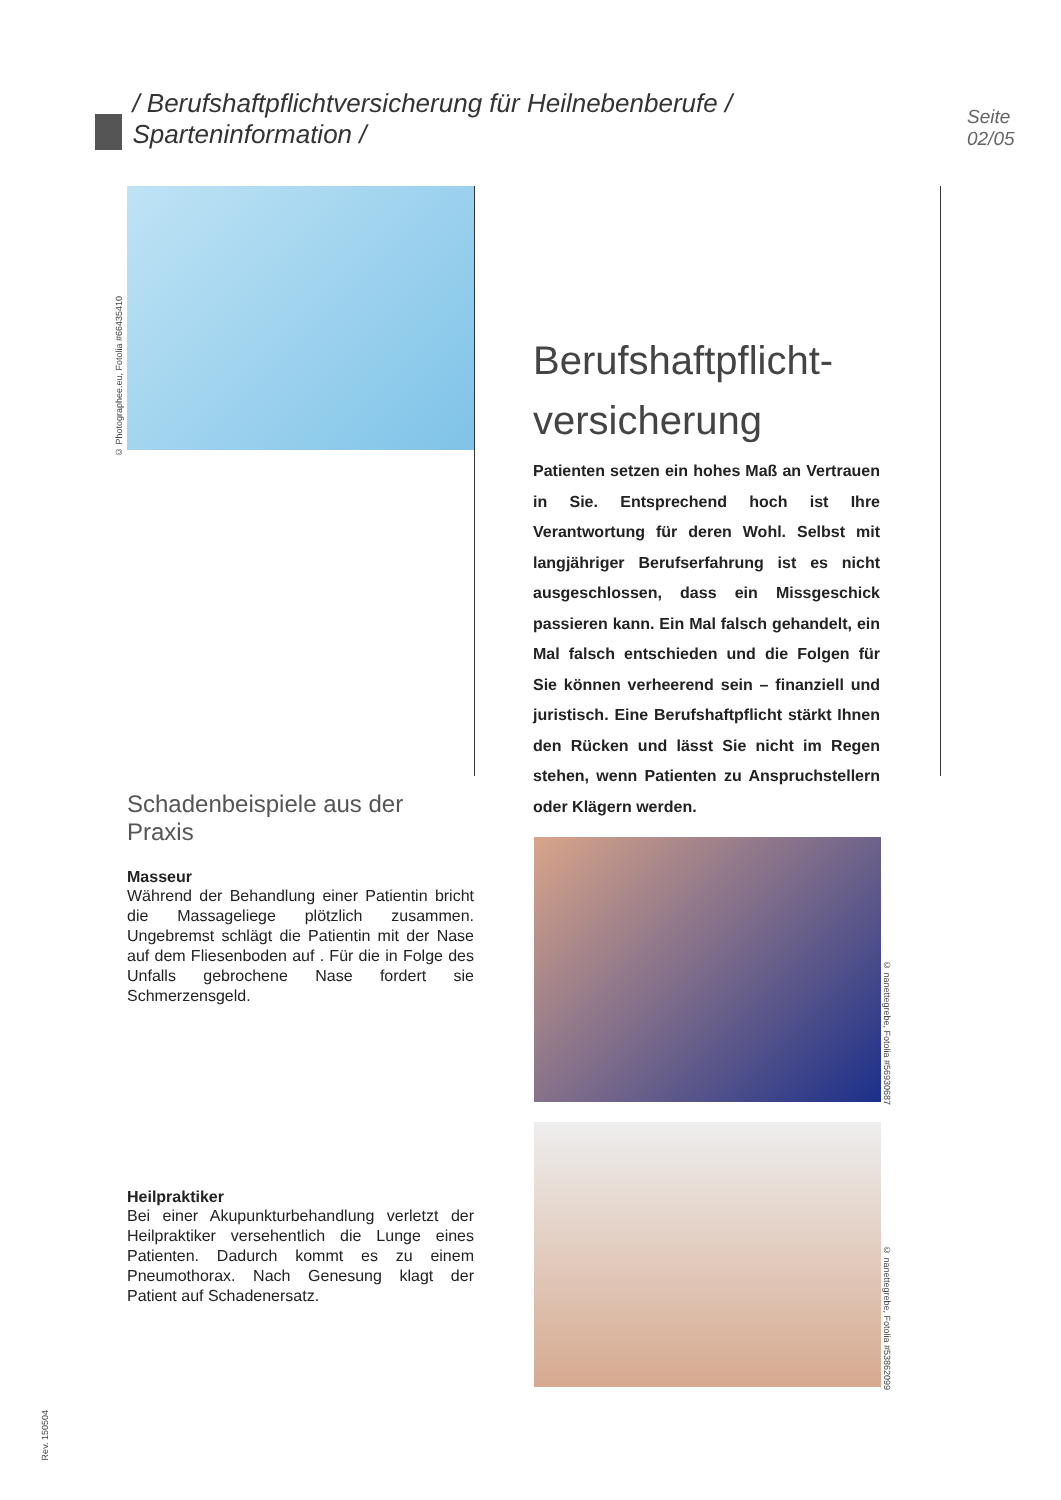/ Berufshaftpflichtversicherung für Heilnebenberufe / Sparteninformation / Seite 02/05
© Photographee.eu, Fotolia #66435410
Berufshaftpflicht-
versicherung
Patienten setzen ein hohes Maß an Vertrauen in Sie. Entsprechend hoch ist Ihre Verantwortung für deren Wohl. Selbst mit langjähriger Berufserfahrung ist es nicht ausgeschlossen, dass ein Missgeschick passieren kann. Ein Mal falsch gehandelt, ein Mal falsch entschieden und die Folgen für Sie können verheerend sein – finanziell und juristisch. Eine Berufshaftpflicht stärkt Ihnen den Rücken und lässt Sie nicht im Regen stehen, wenn Patienten zu Anspruchstellern oder Klägern werden.
Schadenbeispiele aus der Praxis
Masseur
Während der Behandlung einer Patientin bricht die Massageliege plötzlich zusammen. Ungebremst schlägt die Patientin mit der Nase auf dem Fliesenboden auf . Für die in Folge des Unfalls gebrochene Nase fordert sie Schmerzensgeld.
Heilpraktiker
Bei einer Akupunkturbehandlung verletzt der Heilpraktiker versehentlich die Lunge eines Patienten. Dadurch kommt es zu einem Pneumothorax. Nach Genesung klagt der Patient auf Schadenersatz.
© nanettegrebe, Fotolia #56930687
© nanettegrebe, Fotolia #53862099
Rev. 150504